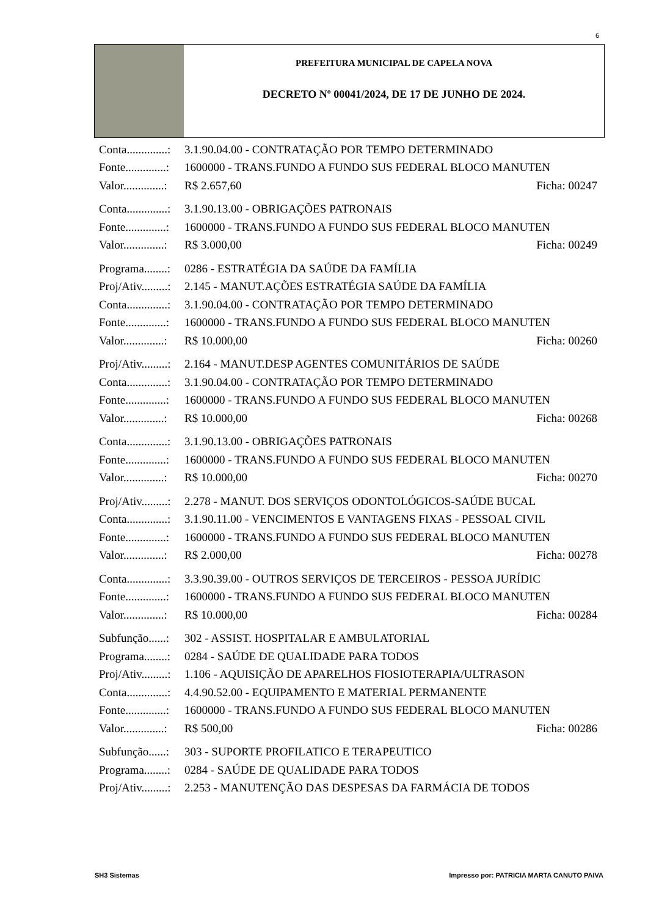6
PREFEITURA MUNICIPAL DE CAPELA NOVA
DECRETO Nº 00041/2024, DE 17 DE JUNHO DE 2024.
Conta..............: 3.1.90.04.00 - CONTRATAÇÃO POR TEMPO DETERMINADO
Fonte..............: 1600000 - TRANS.FUNDO A FUNDO SUS FEDERAL BLOCO MANUTEN
Valor..............: R$ 2.657,60 Ficha: 00247
Conta..............: 3.1.90.13.00 - OBRIGAÇÕES PATRONAIS
Fonte..............: 1600000 - TRANS.FUNDO A FUNDO SUS FEDERAL BLOCO MANUTEN
Valor..............: R$ 3.000,00 Ficha: 00249
Programa........: 0286 - ESTRATÉGIA DA SAÚDE DA FAMÍLIA
Proj/Ativ.........: 2.145 - MANUT.AÇÕES ESTRATÉGIA SAÚDE DA FAMÍLIA
Conta..............: 3.1.90.04.00 - CONTRATAÇÃO POR TEMPO DETERMINADO
Fonte..............: 1600000 - TRANS.FUNDO A FUNDO SUS FEDERAL BLOCO MANUTEN
Valor..............: R$ 10.000,00 Ficha: 00260
Proj/Ativ.........: 2.164 - MANUT.DESP AGENTES COMUNITÁRIOS DE SAÚDE
Conta..............: 3.1.90.04.00 - CONTRATAÇÃO POR TEMPO DETERMINADO
Fonte..............: 1600000 - TRANS.FUNDO A FUNDO SUS FEDERAL BLOCO MANUTEN
Valor..............: R$ 10.000,00 Ficha: 00268
Conta..............: 3.1.90.13.00 - OBRIGAÇÕES PATRONAIS
Fonte..............: 1600000 - TRANS.FUNDO A FUNDO SUS FEDERAL BLOCO MANUTEN
Valor..............: R$ 10.000,00 Ficha: 00270
Proj/Ativ.........: 2.278 - MANUT. DOS SERVIÇOS ODONTOLÓGICOS-SAÚDE BUCAL
Conta..............: 3.1.90.11.00 - VENCIMENTOS E VANTAGENS FIXAS - PESSOAL CIVIL
Fonte..............: 1600000 - TRANS.FUNDO A FUNDO SUS FEDERAL BLOCO MANUTEN
Valor..............: R$ 2.000,00 Ficha: 00278
Conta..............: 3.3.90.39.00 - OUTROS SERVIÇOS DE TERCEIROS - PESSOA JURÍDIC
Fonte..............: 1600000 - TRANS.FUNDO A FUNDO SUS FEDERAL BLOCO MANUTEN
Valor..............: R$ 10.000,00 Ficha: 00284
Subfunção......: 302 - ASSIST. HOSPITALAR E AMBULATORIAL
Programa........: 0284 - SAÚDE DE QUALIDADE PARA TODOS
Proj/Ativ.........: 1.106 - AQUISIÇÃO DE APARELHOS FIOSIOTERAPIA/ULTRASON
Conta..............: 4.4.90.52.00 - EQUIPAMENTO E MATERIAL PERMANENTE
Fonte..............: 1600000 - TRANS.FUNDO A FUNDO SUS FEDERAL BLOCO MANUTEN
Valor..............: R$ 500,00 Ficha: 00286
Subfunção......: 303 - SUPORTE PROFILATICO E TERAPEUTICO
Programa........: 0284 - SAÚDE DE QUALIDADE PARA TODOS
Proj/Ativ.........: 2.253 - MANUTENÇÃO DAS DESPESAS DA FARMÁCIA DE TODOS
SH3 Sistemas
Impresso por: PATRICIA MARTA CANUTO PAIVA